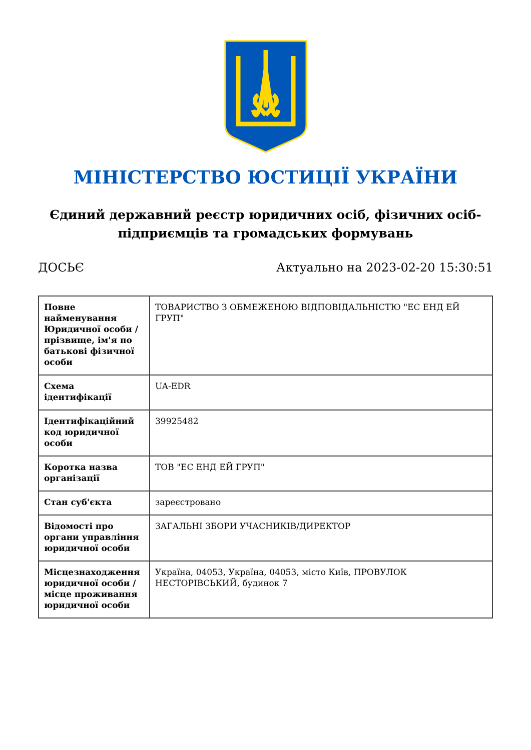МІНІСТЕРСТВО ЮСТИЦІЇ УКРАЇНИ
Єдиний державний реєстр юридичних осіб, фізичних осіб-підприємців та громадських формувань
ДОСЬЄ Актуально на 2023-02-20 15:30:51
| Повне найменування Юридичної особи / прізвище, ім'я по батькові фізичної особи | ТОВАРИСТВО З ОБМЕЖЕНОЮ ВІДПОВІДАЛЬНІСТЮ "ЕС ЕНД ЕЙ ГРУП" |
| Схема ідентифікації | UA-EDR |
| Ідентифікаційний код юридичної особи | 39925482 |
| Коротка назва організації | ТОВ "ЕС ЕНД ЕЙ ГРУП" |
| Стан суб'єкта | зареєстровано |
| Відомості про органи управління юридичної особи | ЗАГАЛЬНІ ЗБОРИ УЧАСНИКІВ/ДИРЕКТОР |
| Місцезнаходження юридичної особи / місце проживання юридичної особи | Україна, 04053, Україна, 04053, місто Київ, ПРОВУЛОК НЕСТОРІВСЬКИЙ, будинок 7 |